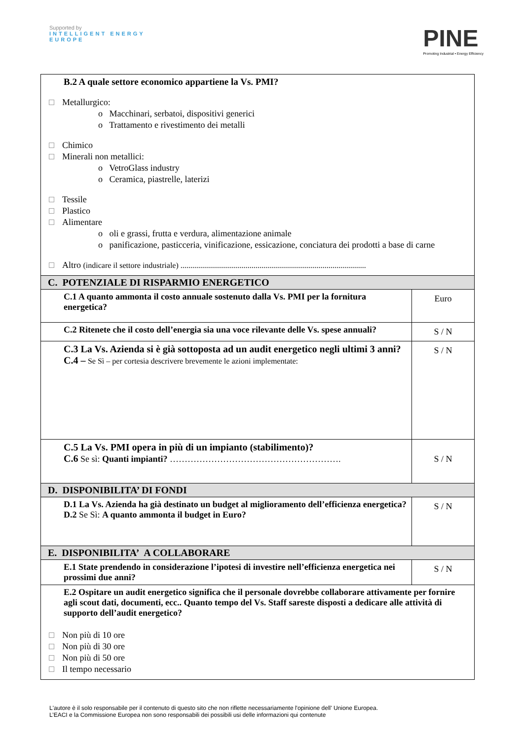Supported by
INTELLIGENT ENERGY
EUROPE
PINE
Promoting Industrial • Energy Efficiency
| B.2 A quale settore economico appartiene la Vs. PMI? Metallurgico: o Macchinari, serbatoi, dispositivi generici o Trattamento e rivestimento dei metalli Chimico Minerali non metallici: o VetroGlass industry o Ceramica, piastrelle, laterizi Tessile Plastico Alimentare o oli e grassi, frutta e verdura, alimentazione animale o panificazione, pasticceria, vinificazione, essicazione, conciatura dei prodotti a base di carne Altro (indicare il settore industriale) .............................................................................................. | |
| C. POTENZIALE DI RISPARMIO ENERGETICO | |
| C.1 A quanto ammonta il costo annuale sostenuto dalla Vs. PMI per la fornitura energetica? | Euro |
| C.2 Ritenete che il costo dell’energia sia una voce rilevante delle Vs. spese annuali? | S / N |
| C.3 La Vs. Azienda si è già sottoposta ad un audit energetico negli ultimi 3 anni? C.4 – Se Sì – per cortesia descrivere brevemente le azioni implementate: | S / N |
| C.5 La Vs. PMI opera in più di un impianto (stabilimento)? C.6 Se sì: Quanti impianti? …………………………………………………. | S / N |
| D. DISPONIBILITA’ DI FONDI | |
| D.1 La Vs. Azienda ha già destinato un budget al miglioramento dell’efficienza energetica? D.2 Se Sì: A quanto ammonta il budget in Euro? | S / N |
| E. DISPONIBILITA’ A COLLABORARE | |
| E.1 State prendendo in considerazione l’ipotesi di investire nell’efficienza energetica nei prossimi due anni? | S / N |
| E.2 Ospitare un audit energetico significa che il personale dovrebbe collaborare attivamente per fornire agli scout dati, documenti, ecc.. Quanto tempo del Vs. Staff sareste disposti a dedicare alle attività di supporto dell’audit energetico? Non più di 10 ore Non più di 30 ore Non più di 50 ore Il tempo necessario | |
L'autore è il solo responsabile per il contenuto di questo sito che non riflette necessariamente l'opinione dell' Unione Europea.
L’EACI e la Commissione Europea non sono responsabili dei possibili usi delle informazioni qui contenute